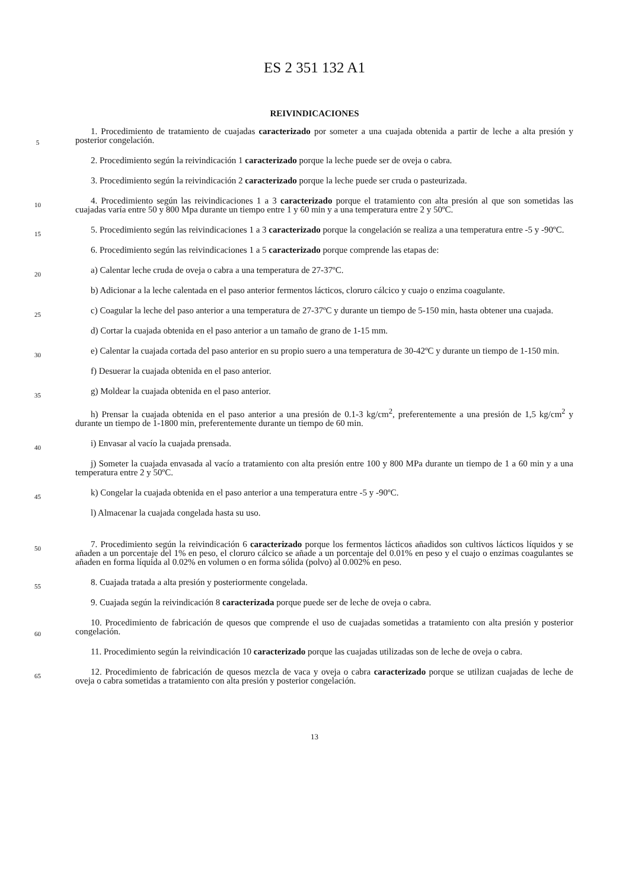ES 2 351 132 A1
REIVINDICACIONES
5
1. Procedimiento de tratamiento de cuajadas caracterizado por someter a una cuajada obtenida a partir de leche a alta presión y posterior congelación.
2. Procedimiento según la reivindicación 1 caracterizado porque la leche puede ser de oveja o cabra.
3. Procedimiento según la reivindicación 2 caracterizado porque la leche puede ser cruda o pasteurizada.
10
4. Procedimiento según las reivindicaciones 1 a 3 caracterizado porque el tratamiento con alta presión al que son sometidas las cuajadas varía entre 50 y 800 Mpa durante un tiempo entre 1 y 60 min y a una temperatura entre 2 y 50ºC.
15
5. Procedimiento según las reivindicaciones 1 a 3 caracterizado porque la congelación se realiza a una temperatura entre -5 y -90ºC.
6. Procedimiento según las reivindicaciones 1 a 5 caracterizado porque comprende las etapas de:
20
a) Calentar leche cruda de oveja o cabra a una temperatura de 27-37ºC.
b) Adicionar a la leche calentada en el paso anterior fermentos lácticos, cloruro cálcico y cuajo o enzima coagulante.
25
c) Coagular la leche del paso anterior a una temperatura de 27-37ºC y durante un tiempo de 5-150 min, hasta obtener una cuajada.
d) Cortar la cuajada obtenida en el paso anterior a un tamaño de grano de 1-15 mm.
30
e) Calentar la cuajada cortada del paso anterior en su propio suero a una temperatura de 30-42ºC y durante un tiempo de 1-150 min.
f) Desuerar la cuajada obtenida en el paso anterior.
35
g) Moldear la cuajada obtenida en el paso anterior.
h) Prensar la cuajada obtenida en el paso anterior a una presión de 0.1-3 kg/cm<sup>2</sup>, preferentemente a una presión de 1,5 kg/cm<sup>2</sup> y durante un tiempo de 1-1800 min, preferentemente durante un tiempo de 60 min.
40
i) Envasar al vacío la cuajada prensada.
j) Someter la cuajada envasada al vacío a tratamiento con alta presión entre 100 y 800 MPa durante un tiempo de 1 a 60 min y a una temperatura entre 2 y 50ºC.
45
k) Congelar la cuajada obtenida en el paso anterior a una temperatura entre -5 y -90ºC.
l) Almacenar la cuajada congelada hasta su uso.
50
7. Procedimiento según la reivindicación 6 caracterizado porque los fermentos lácticos añadidos son cultivos lácticos líquidos y se añaden a un porcentaje del 1% en peso, el cloruro cálcico se añade a un porcentaje del 0.01% en peso y el cuajo o enzimas coagulantes se añaden en forma líquida al 0.02% en volumen o en forma sólida (polvo) al 0.002% en peso.
55
8. Cuajada tratada a alta presión y posteriormente congelada.
9. Cuajada según la reivindicación 8 caracterizada porque puede ser de leche de oveja o cabra.
60
10. Procedimiento de fabricación de quesos que comprende el uso de cuajadas sometidas a tratamiento con alta presión y posterior congelación.
11. Procedimiento según la reivindicación 10 caracterizado porque las cuajadas utilizadas son de leche de oveja o cabra.
65
12. Procedimiento de fabricación de quesos mezcla de vaca y oveja o cabra caracterizado porque se utilizan cuajadas de leche de oveja o cabra sometidas a tratamiento con alta presión y posterior congelación.
13